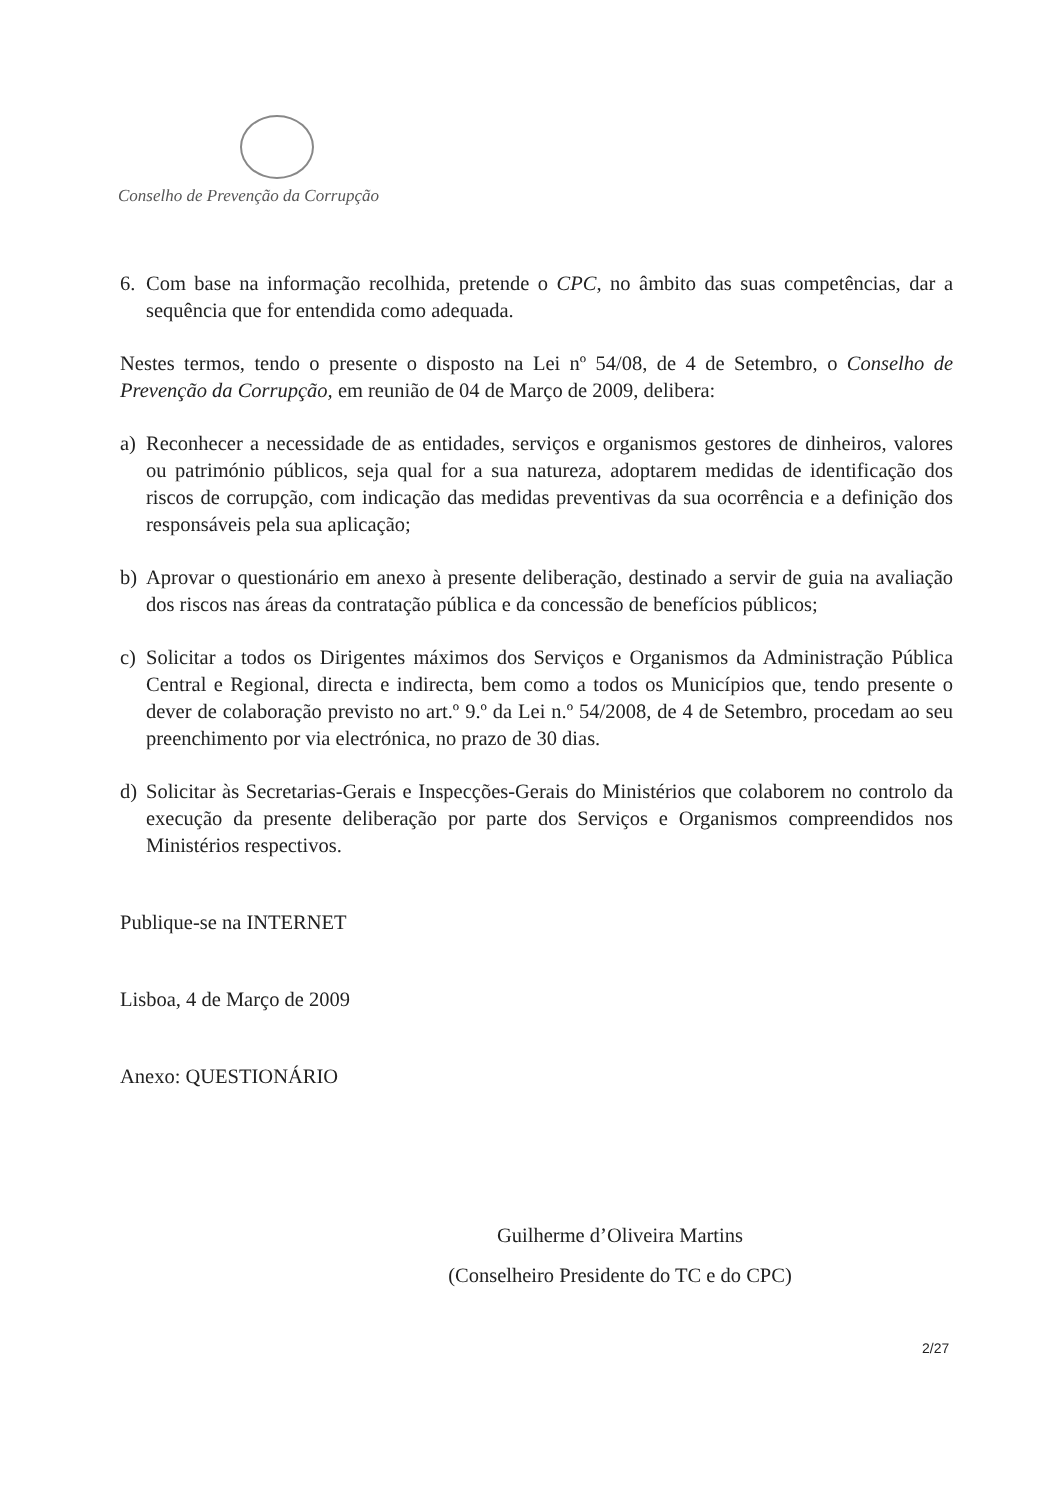Conselho de Prevenção da Corrupção
6. Com base na informação recolhida, pretende o CPC, no âmbito das suas competências, dar a sequência que for entendida como adequada.
Nestes termos, tendo o presente o disposto na Lei nº 54/08, de 4 de Setembro, o Conselho de Prevenção da Corrupção, em reunião de 04 de Março de 2009, delibera:
a) Reconhecer a necessidade de as entidades, serviços e organismos gestores de dinheiros, valores ou património públicos, seja qual for a sua natureza, adoptarem medidas de identificação dos riscos de corrupção, com indicação das medidas preventivas da sua ocorrência e a definição dos responsáveis pela sua aplicação;
b) Aprovar o questionário em anexo à presente deliberação, destinado a servir de guia na avaliação dos riscos nas áreas da contratação pública e da concessão de benefícios públicos;
c) Solicitar a todos os Dirigentes máximos dos Serviços e Organismos da Administração Pública Central e Regional, directa e indirecta, bem como a todos os Municípios que, tendo presente o dever de colaboração previsto no art.º 9.º da Lei n.º 54/2008, de 4 de Setembro, procedam ao seu preenchimento por via electrónica, no prazo de 30 dias.
d) Solicitar às Secretarias-Gerais e Inspecções-Gerais do Ministérios que colaborem no controlo da execução da presente deliberação por parte dos Serviços e Organismos compreendidos nos Ministérios respectivos.
Publique-se na INTERNET
Lisboa, 4 de Março de 2009
Anexo: QUESTIONÁRIO
Guilherme d’Oliveira Martins
(Conselheiro Presidente do TC e do CPC)
2/27